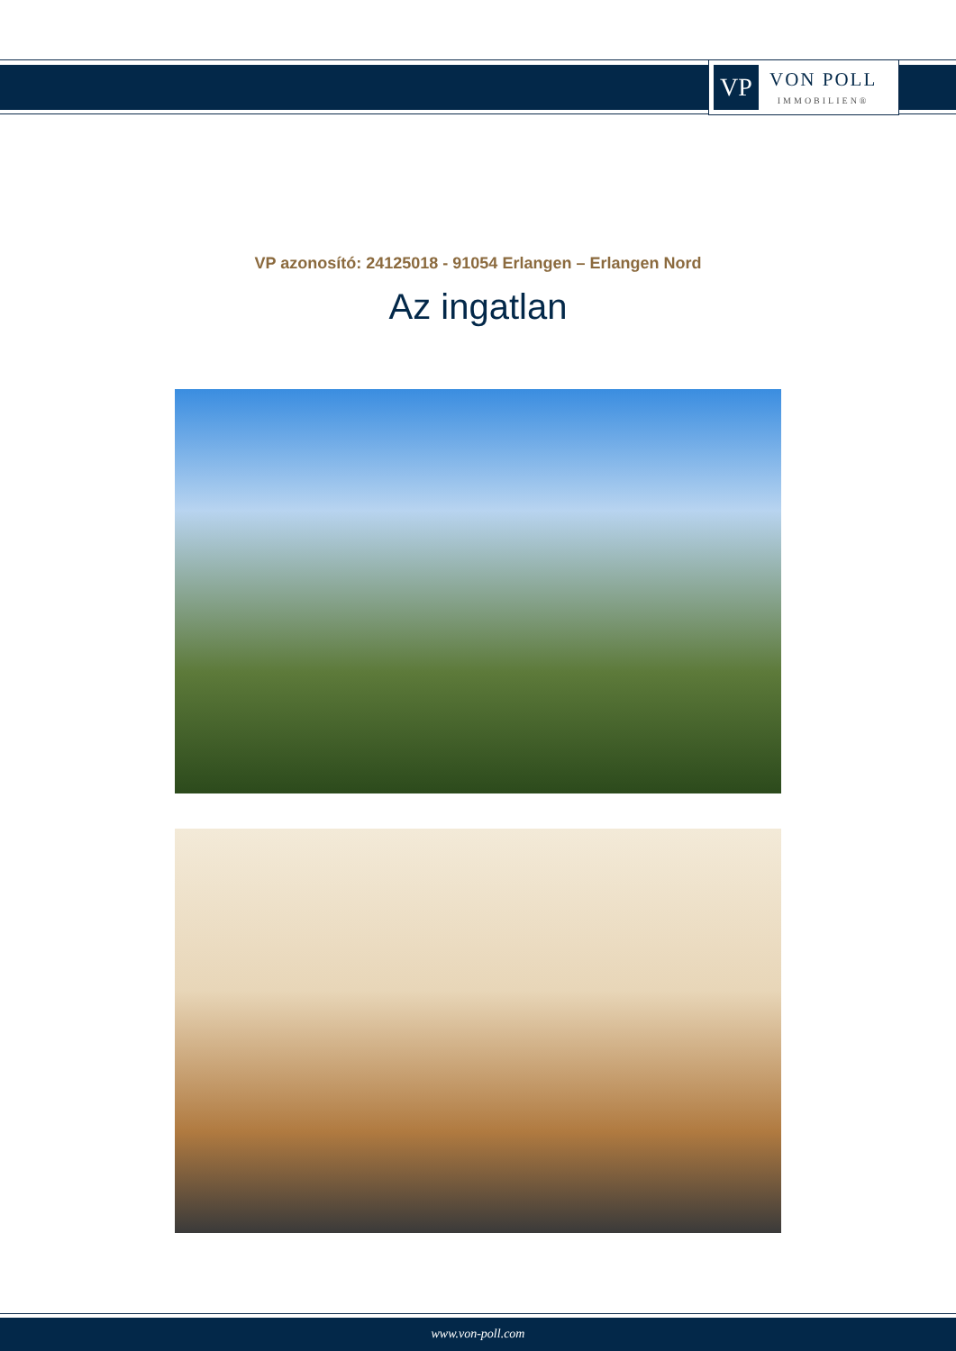VP
VON POLL
IMMOBILIEN®
VP azonosító: 24125018 - 91054 Erlangen – Erlangen Nord
Az ingatlan
www.von-poll.com